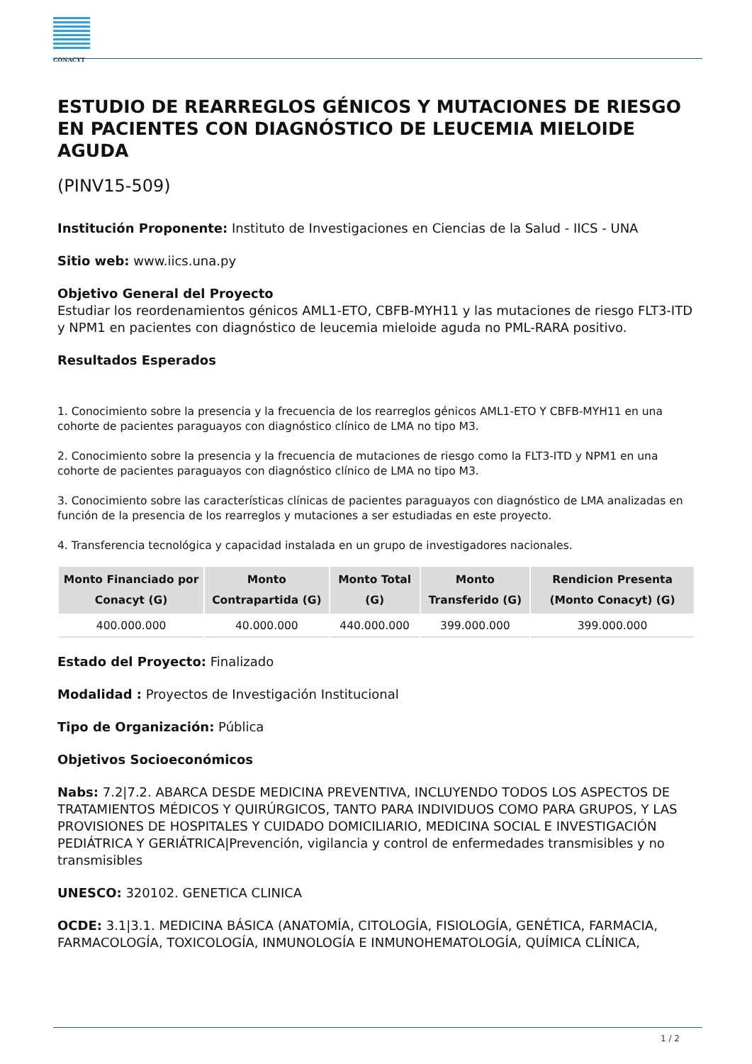CONACYT
ESTUDIO DE REARREGLOS GÉNICOS Y MUTACIONES DE RIESGO EN PACIENTES CON DIAGNÓSTICO DE LEUCEMIA MIELOIDE AGUDA
(PINV15-509)
Institución Proponente: Instituto de Investigaciones en Ciencias de la Salud - IICS - UNA
Sitio web: www.iics.una.py
Objetivo General del Proyecto
Estudiar los reordenamientos génicos AML1-ETO, CBFB-MYH11 y las mutaciones de riesgo FLT3-ITD y NPM1 en pacientes con diagnóstico de leucemia mieloide aguda no PML-RARA positivo.
Resultados Esperados
1. Conocimiento sobre la presencia y la frecuencia de los rearreglos génicos AML1-ETO Y CBFB-MYH11 en una cohorte de pacientes paraguayos con diagnóstico clínico de LMA no tipo M3.
2. Conocimiento sobre la presencia y la frecuencia de mutaciones de riesgo como la FLT3-ITD y NPM1 en una cohorte de pacientes paraguayos con diagnóstico clínico de LMA no tipo M3.
3. Conocimiento sobre las características clínicas de pacientes paraguayos con diagnóstico de LMA analizadas en función de la presencia de los rearreglos y mutaciones a ser estudiadas en este proyecto.
4. Transferencia tecnológica y capacidad instalada en un grupo de investigadores nacionales.
| Monto Financiado por Conacyt (G) | Monto Contrapartida (G) | Monto Total (G) | Monto Transferido (G) | Rendicion Presenta (Monto Conacyt) (G) |
| --- | --- | --- | --- | --- |
| 400.000.000 | 40.000.000 | 440.000.000 | 399.000.000 | 399.000.000 |
Estado del Proyecto: Finalizado
Modalidad : Proyectos de Investigación Institucional
Tipo de Organización: Pública
Objetivos Socioeconómicos
Nabs: 7.2|7.2. ABARCA DESDE MEDICINA PREVENTIVA, INCLUYENDO TODOS LOS ASPECTOS DE TRATAMIENTOS MÉDICOS Y QUIRÚRGICOS, TANTO PARA INDIVIDUOS COMO PARA GRUPOS, Y LAS PROVISIONES DE HOSPITALES Y CUIDADO DOMICILIARIO, MEDICINA SOCIAL E INVESTIGACIÓN PEDIÁTRICA Y GERIÁTRICA|Prevención, vigilancia y control de enfermedades transmisibles y no transmisibles
UNESCO: 320102. GENETICA CLINICA
OCDE: 3.1|3.1. MEDICINA BÁSICA (ANATOMÍA, CITOLOGÍA, FISIOLOGÍA, GENÉTICA, FARMACIA, FARMACOLOGÍA, TOXICOLOGÍA, INMUNOLOGÍA E INMUNOHEMATOLOGÍA, QUÍMICA CLÍNICA,
1 / 2